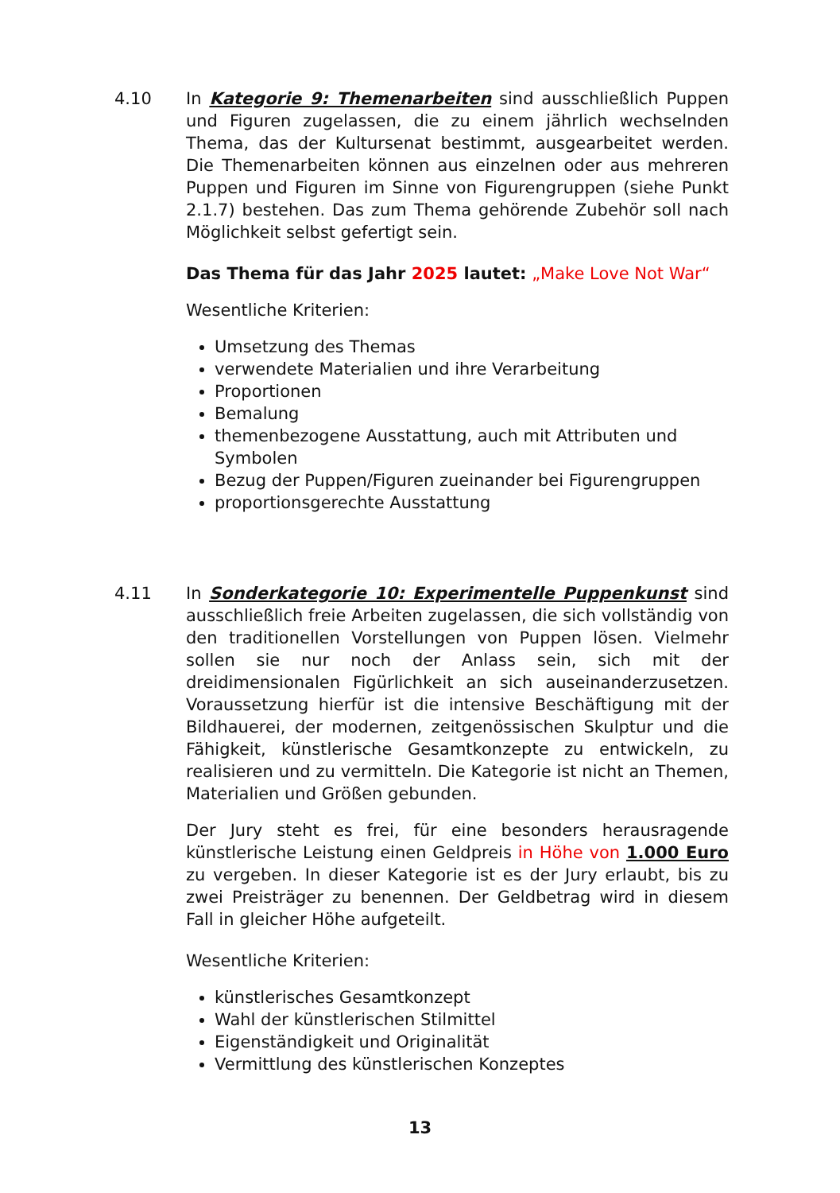4.10 In Kategorie 9: Themenarbeiten sind ausschließlich Puppen und Figuren zugelassen, die zu einem jährlich wechselnden Thema, das der Kultursenat bestimmt, ausgearbeitet werden. Die Themenarbeiten können aus einzelnen oder aus mehreren Puppen und Figuren im Sinne von Figurengruppen (siehe Punkt 2.1.7) bestehen. Das zum Thema gehörende Zubehör soll nach Möglichkeit selbst gefertigt sein.
Das Thema für das Jahr 2025 lautet: „Make Love Not War“
Wesentliche Kriterien:
Umsetzung des Themas
verwendete Materialien und ihre Verarbeitung
Proportionen
Bemalung
themenbezogene Ausstattung, auch mit Attributen und Symbolen
Bezug der Puppen/Figuren zueinander bei Figurengruppen
proportionsgerechte Ausstattung
4.11 In Sonderkategorie 10: Experimentelle Puppenkunst sind ausschließlich freie Arbeiten zugelassen, die sich vollständig von den traditionellen Vorstellungen von Puppen lösen. Vielmehr sollen sie nur noch der Anlass sein, sich mit der dreidimensionalen Figürlichkeit an sich auseinanderzusetzen. Voraussetzung hierfür ist die intensive Beschäftigung mit der Bildhauerei, der modernen, zeitgenössischen Skulptur und die Fähigkeit, künstlerische Gesamtkonzepte zu entwickeln, zu realisieren und zu vermitteln. Die Kategorie ist nicht an Themen, Materialien und Größen gebunden.
Der Jury steht es frei, für eine besonders herausragende künstlerische Leistung einen Geldpreis in Höhe von 1.000 Euro zu vergeben. In dieser Kategorie ist es der Jury erlaubt, bis zu zwei Preisträger zu benennen. Der Geldbetrag wird in diesem Fall in gleicher Höhe aufgeteilt.
Wesentliche Kriterien:
künstlerisches Gesamtkonzept
Wahl der künstlerischen Stilmittel
Eigenständigkeit und Originalität
Vermittlung des künstlerischen Konzeptes
13